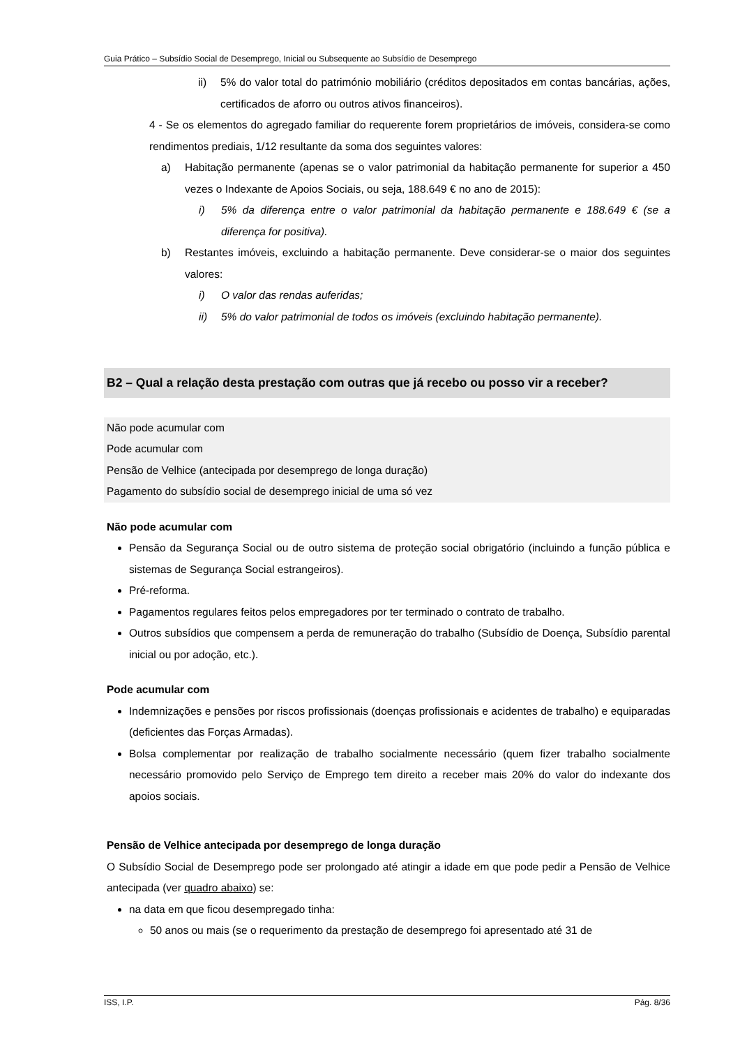Guia Prático – Subsídio Social de Desemprego, Inicial ou Subsequente ao Subsídio de Desemprego
ii) 5% do valor total do património mobiliário (créditos depositados em contas bancárias, ações, certificados de aforro ou outros ativos financeiros).
4 - Se os elementos do agregado familiar do requerente forem proprietários de imóveis, considera-se como rendimentos prediais, 1/12 resultante da soma dos seguintes valores:
a) Habitação permanente (apenas se o valor patrimonial da habitação permanente for superior a 450 vezes o Indexante de Apoios Sociais, ou seja, 188.649 € no ano de 2015):
i) 5% da diferença entre o valor patrimonial da habitação permanente e 188.649 € (se a diferença for positiva).
b) Restantes imóveis, excluindo a habitação permanente. Deve considerar-se o maior dos seguintes valores:
i) O valor das rendas auferidas;
ii) 5% do valor patrimonial de todos os imóveis (excluindo habitação permanente).
B2 – Qual a relação desta prestação com outras que já recebo ou posso vir a receber?
Não pode acumular com
Pode acumular com
Pensão de Velhice (antecipada por desemprego de longa duração)
Pagamento do subsídio social de desemprego inicial de uma só vez
Não pode acumular com
Pensão da Segurança Social ou de outro sistema de proteção social obrigatório (incluindo a função pública e sistemas de Segurança Social estrangeiros).
Pré-reforma.
Pagamentos regulares feitos pelos empregadores por ter terminado o contrato de trabalho.
Outros subsídios que compensem a perda de remuneração do trabalho (Subsídio de Doença, Subsídio parental inicial ou por adoção, etc.).
Pode acumular com
Indemnizações e pensões por riscos profissionais (doenças profissionais e acidentes de trabalho) e equiparadas (deficientes das Forças Armadas).
Bolsa complementar por realização de trabalho socialmente necessário (quem fizer trabalho socialmente necessário promovido pelo Serviço de Emprego tem direito a receber mais 20% do valor do indexante dos apoios sociais.
Pensão de Velhice antecipada por desemprego de longa duração
O Subsídio Social de Desemprego pode ser prolongado até atingir a idade em que pode pedir a Pensão de Velhice antecipada (ver quadro abaixo) se:
na data em que ficou desempregado tinha:
50 anos ou mais (se o requerimento da prestação de desemprego foi apresentado até 31 de
ISS, I.P. Pág. 8/36